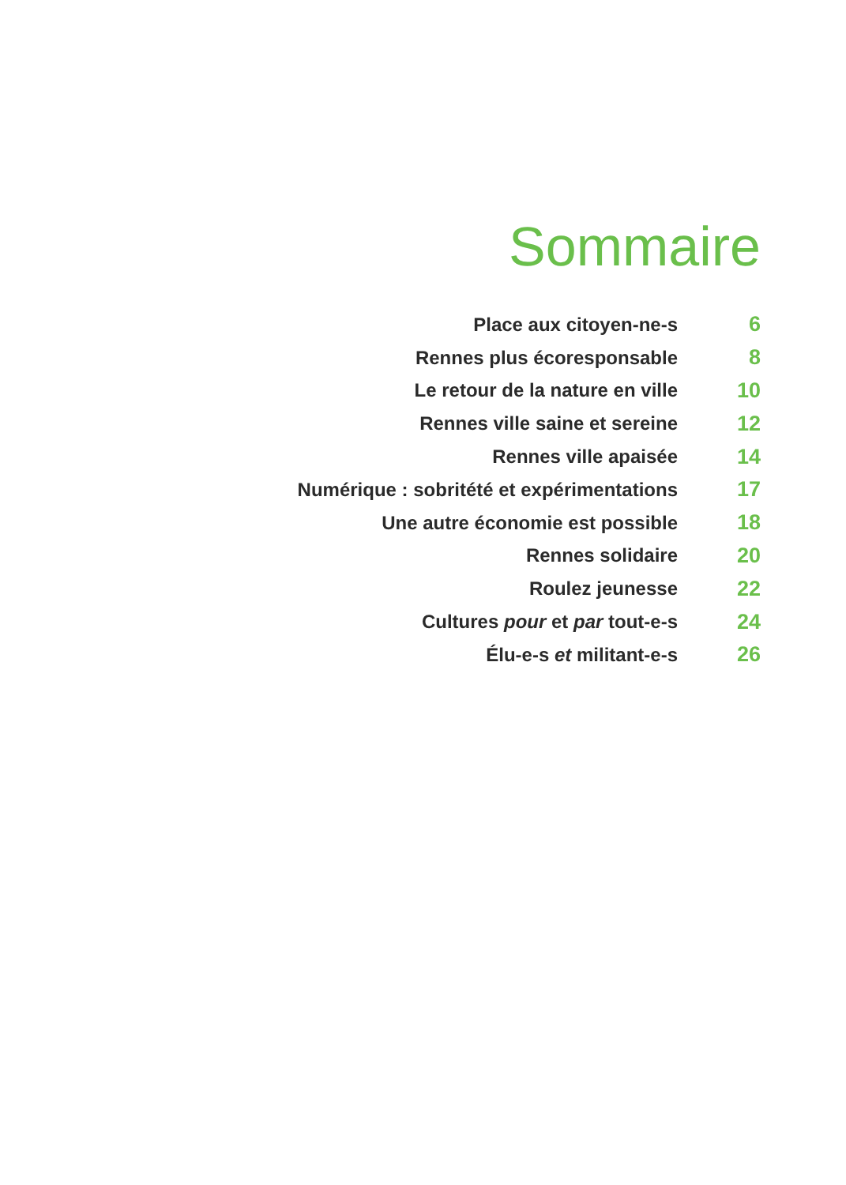Sommaire
| Place aux citoyen-ne-s | 6 |
| Rennes plus écoresponsable | 8 |
| Le retour de la nature en ville | 10 |
| Rennes ville saine et sereine | 12 |
| Rennes ville apaisée | 14 |
| Numérique : sobritété et expérimentations | 17 |
| Une autre économie est possible | 18 |
| Rennes solidaire | 20 |
| Roulez jeunesse | 22 |
| Cultures pour et par tout-e-s | 24 |
| Élu-e-s et militant-e-s | 26 |